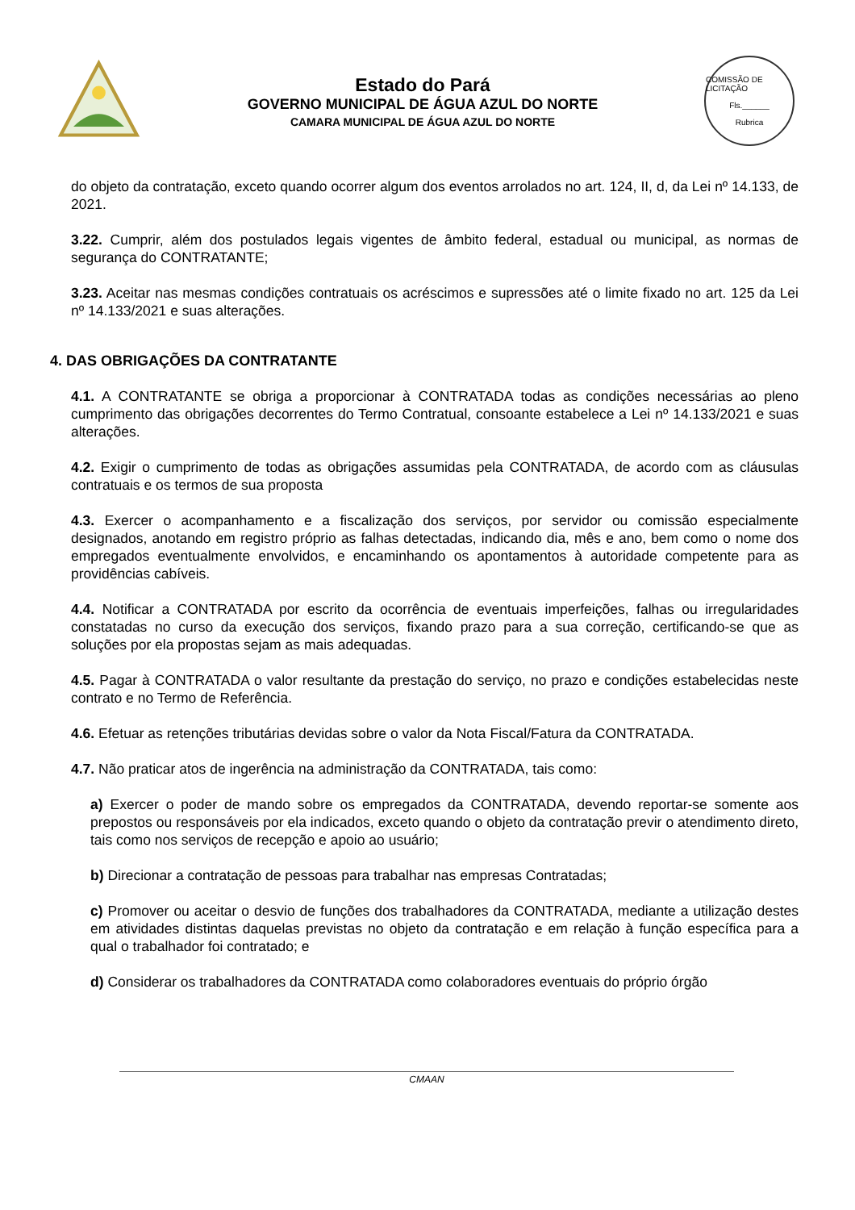Estado do Pará
GOVERNO MUNICIPAL DE ÁGUA AZUL DO NORTE
CAMARA MUNICIPAL DE ÁGUA AZUL DO NORTE
COMISSÃO DE LICITAÇÃO
Fls.______
Rubrica
do objeto da contratação, exceto quando ocorrer algum dos eventos arrolados no art. 124, II, d, da Lei nº 14.133, de 2021.
3.22. Cumprir, além dos postulados legais vigentes de âmbito federal, estadual ou municipal, as normas de segurança do CONTRATANTE;
3.23. Aceitar nas mesmas condições contratuais os acréscimos e supressões até o limite fixado no art. 125 da Lei nº 14.133/2021 e suas alterações.
4. DAS OBRIGAÇÕES DA CONTRATANTE
4.1. A CONTRATANTE se obriga a proporcionar à CONTRATADA todas as condições necessárias ao pleno cumprimento das obrigações decorrentes do Termo Contratual, consoante estabelece a Lei nº 14.133/2021 e suas alterações.
4.2. Exigir o cumprimento de todas as obrigações assumidas pela CONTRATADA, de acordo com as cláusulas contratuais e os termos de sua proposta
4.3. Exercer o acompanhamento e a fiscalização dos serviços, por servidor ou comissão especialmente designados, anotando em registro próprio as falhas detectadas, indicando dia, mês e ano, bem como o nome dos empregados eventualmente envolvidos, e encaminhando os apontamentos à autoridade competente para as providências cabíveis.
4.4. Notificar a CONTRATADA por escrito da ocorrência de eventuais imperfeições, falhas ou irregularidades constatadas no curso da execução dos serviços, fixando prazo para a sua correção, certificando-se que as soluções por ela propostas sejam as mais adequadas.
4.5. Pagar à CONTRATADA o valor resultante da prestação do serviço, no prazo e condições estabelecidas neste contrato e no Termo de Referência.
4.6. Efetuar as retenções tributárias devidas sobre o valor da Nota Fiscal/Fatura da CONTRATADA.
4.7. Não praticar atos de ingerência na administração da CONTRATADA, tais como:
a) Exercer o poder de mando sobre os empregados da CONTRATADA, devendo reportar-se somente aos prepostos ou responsáveis por ela indicados, exceto quando o objeto da contratação previr o atendimento direto, tais como nos serviços de recepção e apoio ao usuário;
b) Direcionar a contratação de pessoas para trabalhar nas empresas Contratadas;
c) Promover ou aceitar o desvio de funções dos trabalhadores da CONTRATADA, mediante a utilização destes em atividades distintas daquelas previstas no objeto da contratação e em relação à função específica para a qual o trabalhador foi contratado; e
d) Considerar os trabalhadores da CONTRATADA como colaboradores eventuais do próprio órgão
CMAAN